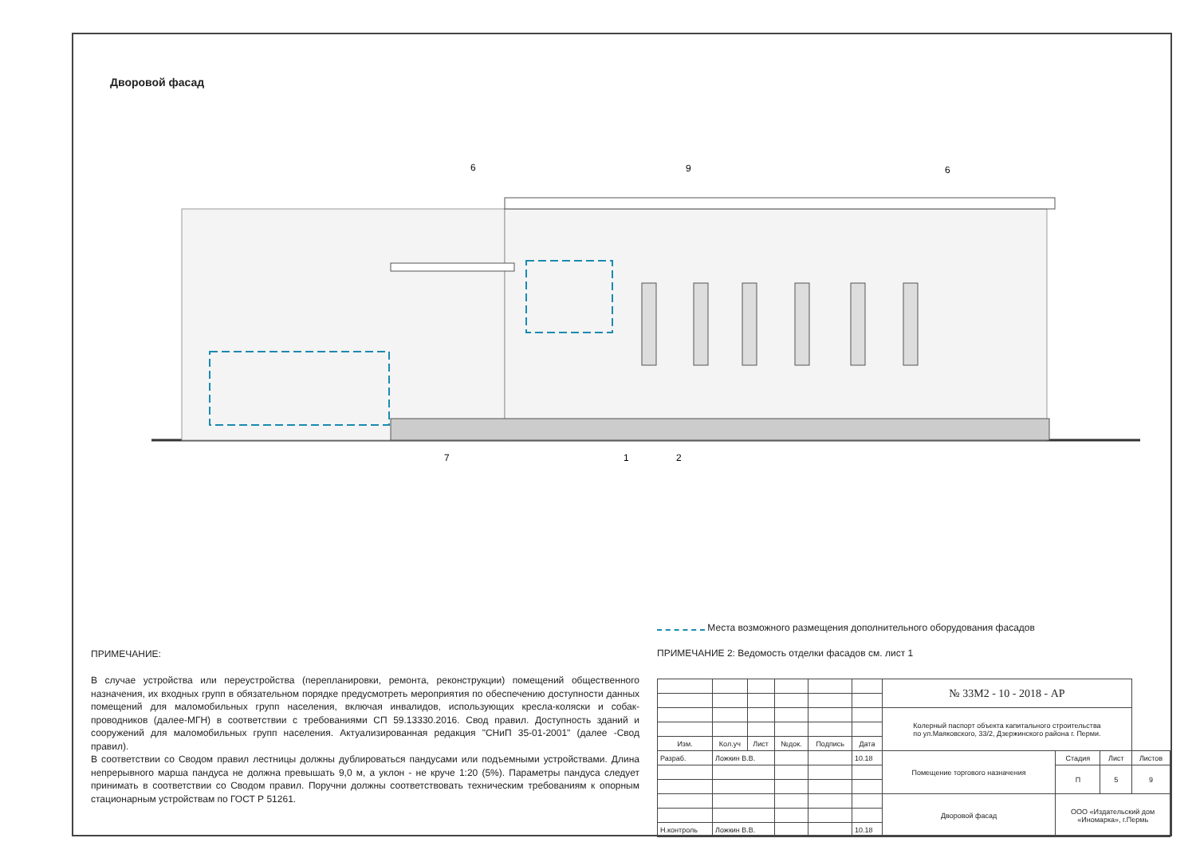Дворовой фасад
6
9
6
7
1
2
Места возможного размещения дополнительного оборудования фасадов
ПРИМЕЧАНИЕ 2: Ведомость отделки фасадов см. лист 1
ПРИМЕЧАНИЕ:
В случае устройства или переустройства (перепланировки, ремонта, реконструкции) помещений общественного назначения, их входных групп в обязательном порядке предусмотреть мероприятия по обеспечению доступности данных помещений для маломобильных групп населения, включая инвалидов, использующих кресла-коляски и собак-проводников (далее-МГН) в соответствии с требованиями СП 59.13330.2016. Свод правил. Доступность зданий и сооружений для маломобильных групп населения. Актуализированная редакция "СНиП 35-01-2001" (далее -Свод правил).
В соответствии со Сводом правил лестницы должны дублироваться пандусами или подъемными устройствами. Длина непрерывного марша пандуса не должна превышать 9,0 м, а уклон - не круче 1:20 (5%). Параметры пандуса следует принимать в соответствии со Сводом правил. Поручни должны соответствовать техническим требованиям к опорным стационарным устройствам по ГОСТ Р 51261.
| | | | | | | № 33М2 - 10 - 2018 - АР | | | |
| | | | | | | Колерный паспорт объекта капитального строительства по ул.Маяковского, 33/2, Дзержинского района г. Перми. | | | |
| Изм. | Кол.уч | Лист | №док. | Подпись | Дата | | | | |
| Разраб. | Ложкин В.В. | | | | 10.18 | Помещение торгового назначения | Стадия | Лист | Листов |
| | | | | | | | П | 5 | 9 |
| | | | | | | Дворовой фасад | ООО «Издательский дом «Иномарка», г.Пермь | | |
| Н.контроль | Ложкин В.В. | | | | 10.18 | | | | |